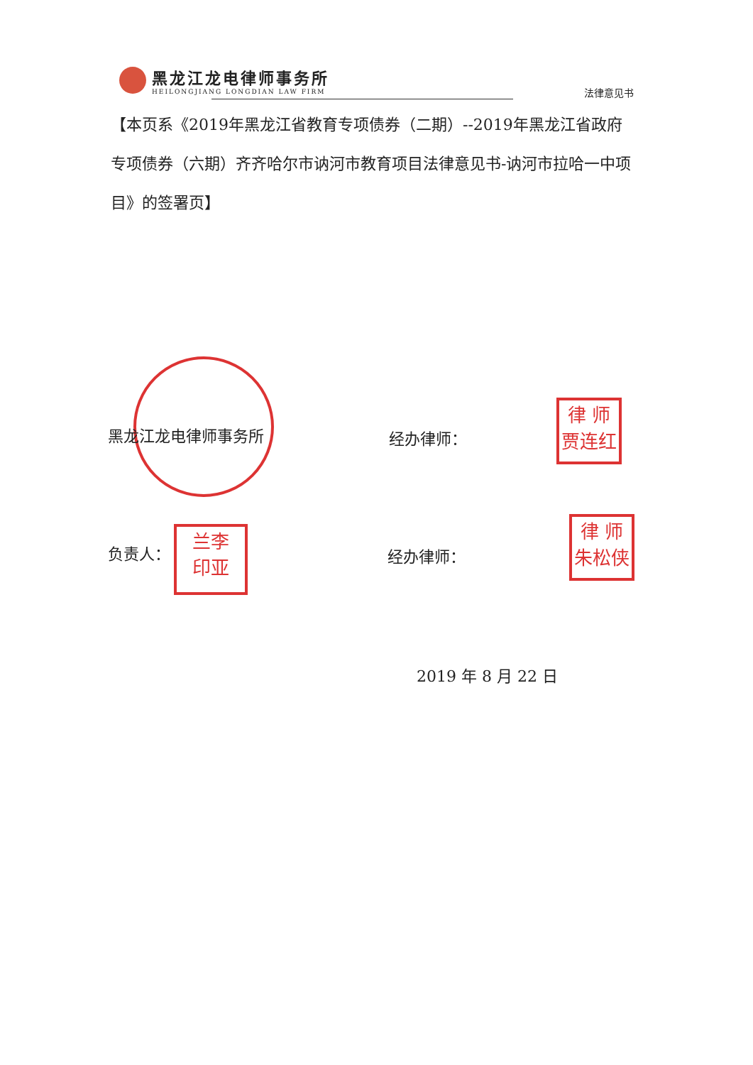黑龙江龙电律师事务所
HEILONGJIANG LONGDIAN LAW FIRM
法律意见书
【本页系《2019年黑龙江省教育专项债券（二期）--2019年黑龙江省政府专项债券（六期）齐齐哈尔市讷河市教育项目法律意见书-讷河市拉哈一中项目》的签署页】
黑龙江龙电律师事务所 经办律师：
律 师
贾连红
负责人：
兰李
印亚
经办律师：
律 师
朱松侠
2019 年 8 月 22 日